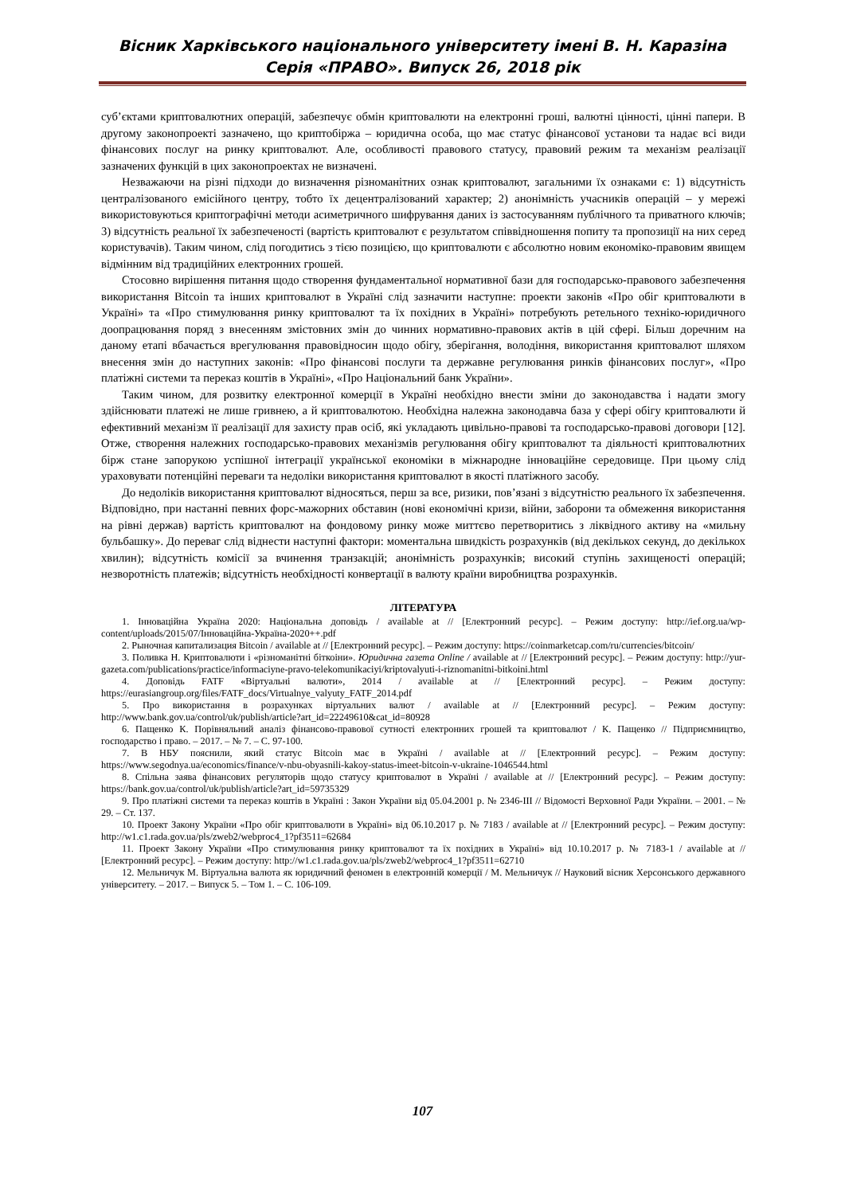Вісник Харківського національного університету імені В. Н. Каразіна
Серія «ПРАВО». Випуск 26, 2018 рік
суб’єктами криптовалютних операцій, забезпечує обмін криптовалюти на електронні гроші, валютні цінності, цінні папери. В другому законопроекті зазначено, що криптобіржа – юридична особа, що має статус фінансової установи та надає всі види фінансових послуг на ринку криптовалют. Але, особливості правового статусу, правовий режим та механізм реалізації зазначених функцій в цих законопроектах не визначені.
Незважаючи на різні підходи до визначення різноманітних ознак криптовалют, загальними їх ознаками є: 1) відсутність централізованого емісійного центру, тобто їх децентралізований характер; 2) анонімність учасників операцій – у мережі використовуються криптографічні методи асиметричного шифрування даних із застосуванням публічного та приватного ключів; 3) відсутність реальної їх забезпеченості (вартість криптовалют є результатом співвідношення попиту та пропозиції на них серед користувачів). Таким чином, слід погодитись з тією позицією, що криптовалюти є абсолютно новим економіко-правовим явищем відмінним від традиційних електронних грошей.
Стосовно вирішення питання щодо створення фундаментальної нормативної бази для господарсько-правового забезпечення використання Bitcoin та інших криптовалют в Україні слід зазначити наступне: проекти законів «Про обіг криптовалюти в Україні» та «Про стимулювання ринку криптовалют та їх похідних в Україні» потребують ретельного техніко-юридичного доопрацювання поряд з внесенням змістовних змін до чинних нормативно-правових актів в цій сфері. Більш доречним на даному етапі вбачається врегулювання правовідносин щодо обігу, зберігання, володіння, використання криптовалют шляхом внесення змін до наступних законів: «Про фінансові послуги та державне регулювання ринків фінансових послуг», «Про платіжні системи та переказ коштів в Україні», «Про Національний банк України».
Таким чином, для розвитку електронної комерції в Україні необхідно внести зміни до законодавства і надати змогу здійснювати платежі не лише гривнею, а й криптовалютою. Необхідна належна законодавча база у сфері обігу криптовалюти й ефективний механізм її реалізації для захисту прав осіб, які укладають цивільно-правові та господарсько-правові договори [12]. Отже, створення належних господарсько-правових механізмів регулювання обігу криптовалют та діяльності криптовалютних бірж стане запорукою успішної інтеграції української економіки в міжнародне інноваційне середовище. При цьому слід ураховувати потенційні переваги та недоліки використання криптовалют в якості платіжного засобу.
До недоліків використання криптовалют відносяться, перш за все, ризики, пов’язані з відсутністю реального їх забезпечення. Відповідно, при настанні певних форс-мажорних обставин (нові економічні кризи, війни, заборони та обмеження використання на рівні держав) вартість криптовалют на фондовому ринку може миттєво перетворитись з ліквідного активу на «мильну бульбашку». До переваг слід віднести наступні фактори: моментальна швидкість розрахунків (від декількох секунд, до декількох хвилин); відсутність комісії за вчинення транзакцій; анонімність розрахунків; високий ступінь захищеності операцій; незворотність платежів; відсутність необхідності конвертації в валюту країни виробництва розрахунків.
ЛІТЕРАТУРА
1. Інноваційна Україна 2020: Національна доповідь / available at // [Електронний ресурс]. – Режим доступу: http://ief.org.ua/wp-content/uploads/2015/07/Інноваційна-Україна-2020++.pdf
2. Рыночная капитализация Bitcoin / available at // [Електронний ресурс]. – Режим доступу: https://coinmarketcap.com/ru/currencies/bitcoin/
3. Поливка Н. Криптовалюти і «різноманітні біткоіни». Юридична газета Online / available at // [Електронний ресурс]. – Режим доступу: http://yur-gazeta.com/publications/practice/informaciyne-pravo-telekomunikaciyi/kriptovalyuti-i-riznomanitni-bitkoini.html
4. Доповідь FATF «Віртуальні валюти», 2014 / available at // [Електронний ресурс]. – Режим доступу: https://eurasiangroup.org/files/FATF_docs/Virtualnye_valyuty_FATF_2014.pdf
5. Про використання в розрахунках віртуальних валют / available at // [Електронний ресурс]. – Режим доступу: http://www.bank.gov.ua/control/uk/publish/article?art_id=22249610&cat_id=80928
6. Пащенко К. Порівняльний аналіз фінансово-правової сутності електронних грошей та криптовалют / К. Пащенко // Підприємництво, господарство і право. – 2017. – № 7. – С. 97-100.
7. В НБУ пояснили, який статус Bitcoin має в Україні / available at // [Електронний ресурс]. – Режим доступу: https://www.segodnya.ua/economics/finance/v-nbu-obyasnili-kakoy-status-imeet-bitcoin-v-ukraine-1046544.html
8. Спільна заява фінансових регуляторів щодо статусу криптовалют в Україні / available at // [Електронний ресурс]. – Режим доступу: https://bank.gov.ua/control/uk/publish/article?art_id=59735329
9. Про платіжні системи та переказ коштів в Україні : Закон України від 05.04.2001 р. № 2346-III // Відомості Верховної Ради України. – 2001. – № 29. – Ст. 137.
10. Проект Закону України «Про обіг криптовалюти в Україні» від 06.10.2017 р. № 7183 / available at // [Електронний ресурс]. – Режим доступу: http://w1.c1.rada.gov.ua/pls/zweb2/webproc4_1?pf3511=62684
11. Проект Закону України «Про стимулювання ринку криптовалют та їх похідних в Україні» від 10.10.2017 р. № 7183-1 / available at // [Електронний ресурс]. – Режим доступу: http://w1.c1.rada.gov.ua/pls/zweb2/webproc4_1?pf3511=62710
12. Мельничук М. Віртуальна валюта як юридичний феномен в електронній комерції / М. Мельничук // Науковий вісник Херсонського державного університету. – 2017. – Випуск 5. – Том 1. – С. 106-109.
107